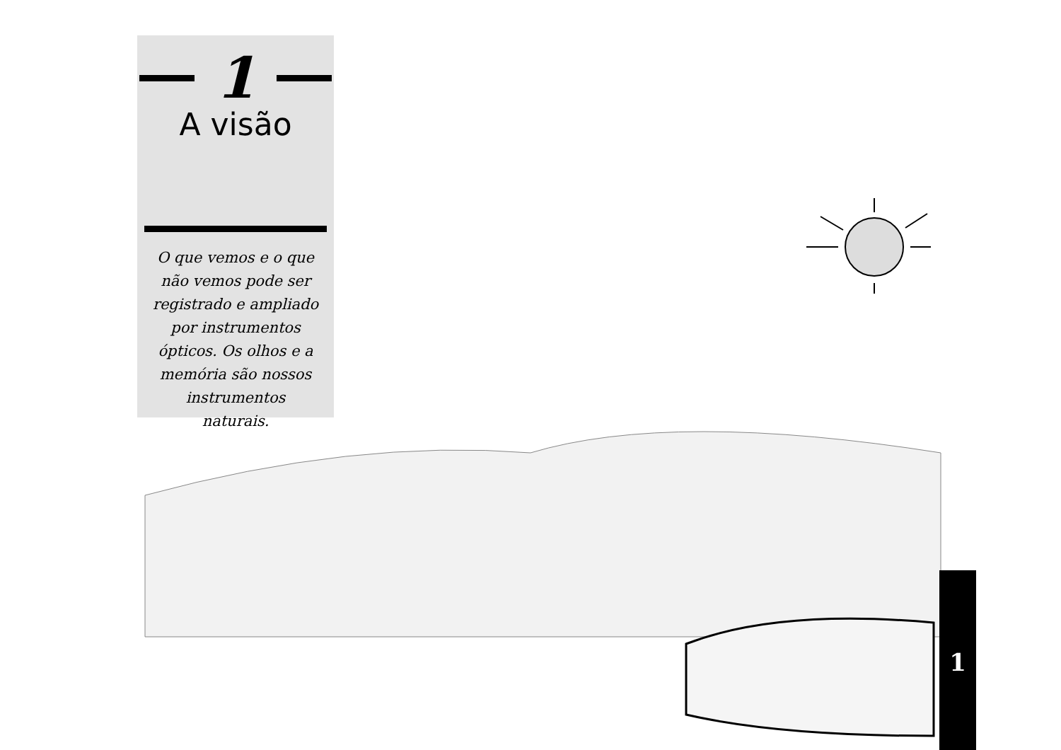1
A visão
O que vemos e o que não vemos pode ser registrado e ampliado por instrumentos ópticos. Os olhos e a memória são nossos instrumentos naturais.
1